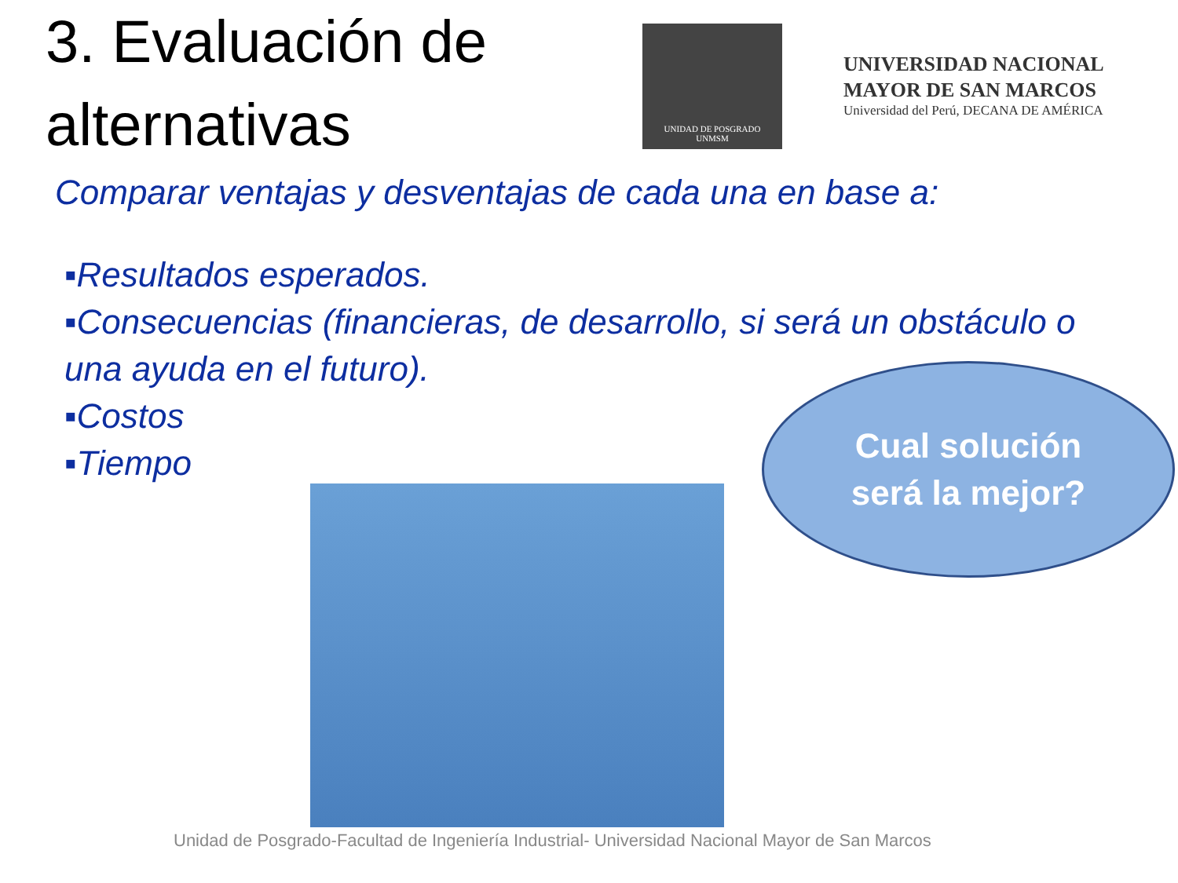3. Evaluación de alternativas
UNIDAD DE POSGRADO
UNMSM
UNIVERSIDAD NACIONAL
MAYOR DE SAN MARCOS
Universidad del Perú, DECANA DE AMÉRICA
Comparar ventajas y desventajas de cada una en base a:
▪Resultados esperados.
▪Consecuencias (financieras, de desarrollo, si será un obstáculo o una ayuda en el futuro).
▪Costos
▪Tiempo
Cual solución
será la mejor?
Unidad de Posgrado-Facultad de Ingeniería Industrial- Universidad Nacional Mayor de San Marcos